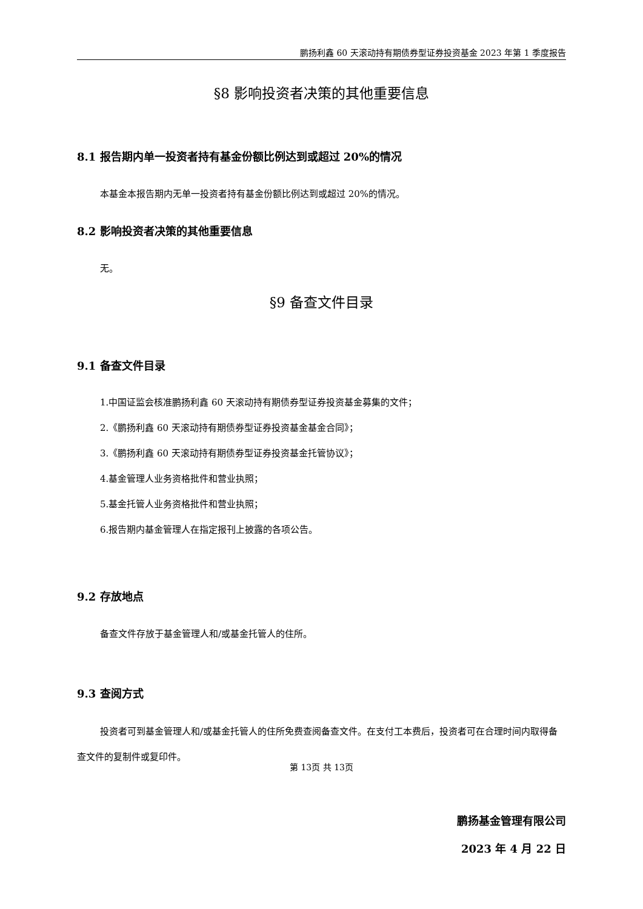鹏扬利鑫 60 天滚动持有期债券型证券投资基金 2023 年第 1 季度报告
§8 影响投资者决策的其他重要信息
8.1 报告期内单一投资者持有基金份额比例达到或超过 20%的情况
本基金本报告期内无单一投资者持有基金份额比例达到或超过 20%的情况。
8.2 影响投资者决策的其他重要信息
无。
§9 备查文件目录
9.1 备查文件目录
1.中国证监会核准鹏扬利鑫 60 天滚动持有期债券型证券投资基金募集的文件；
2.《鹏扬利鑫 60 天滚动持有期债券型证券投资基金基金合同》；
3.《鹏扬利鑫 60 天滚动持有期债券型证券投资基金托管协议》；
4.基金管理人业务资格批件和营业执照；
5.基金托管人业务资格批件和营业执照；
6.报告期内基金管理人在指定报刊上披露的各项公告。
9.2 存放地点
备查文件存放于基金管理人和/或基金托管人的住所。
9.3 查阅方式
投资者可到基金管理人和/或基金托管人的住所免费查阅备查文件。在支付工本费后，投资者可在合理时间内取得备查文件的复制件或复印件。
鹏扬基金管理有限公司
2023 年 4 月 22 日
第 13页 共 13页